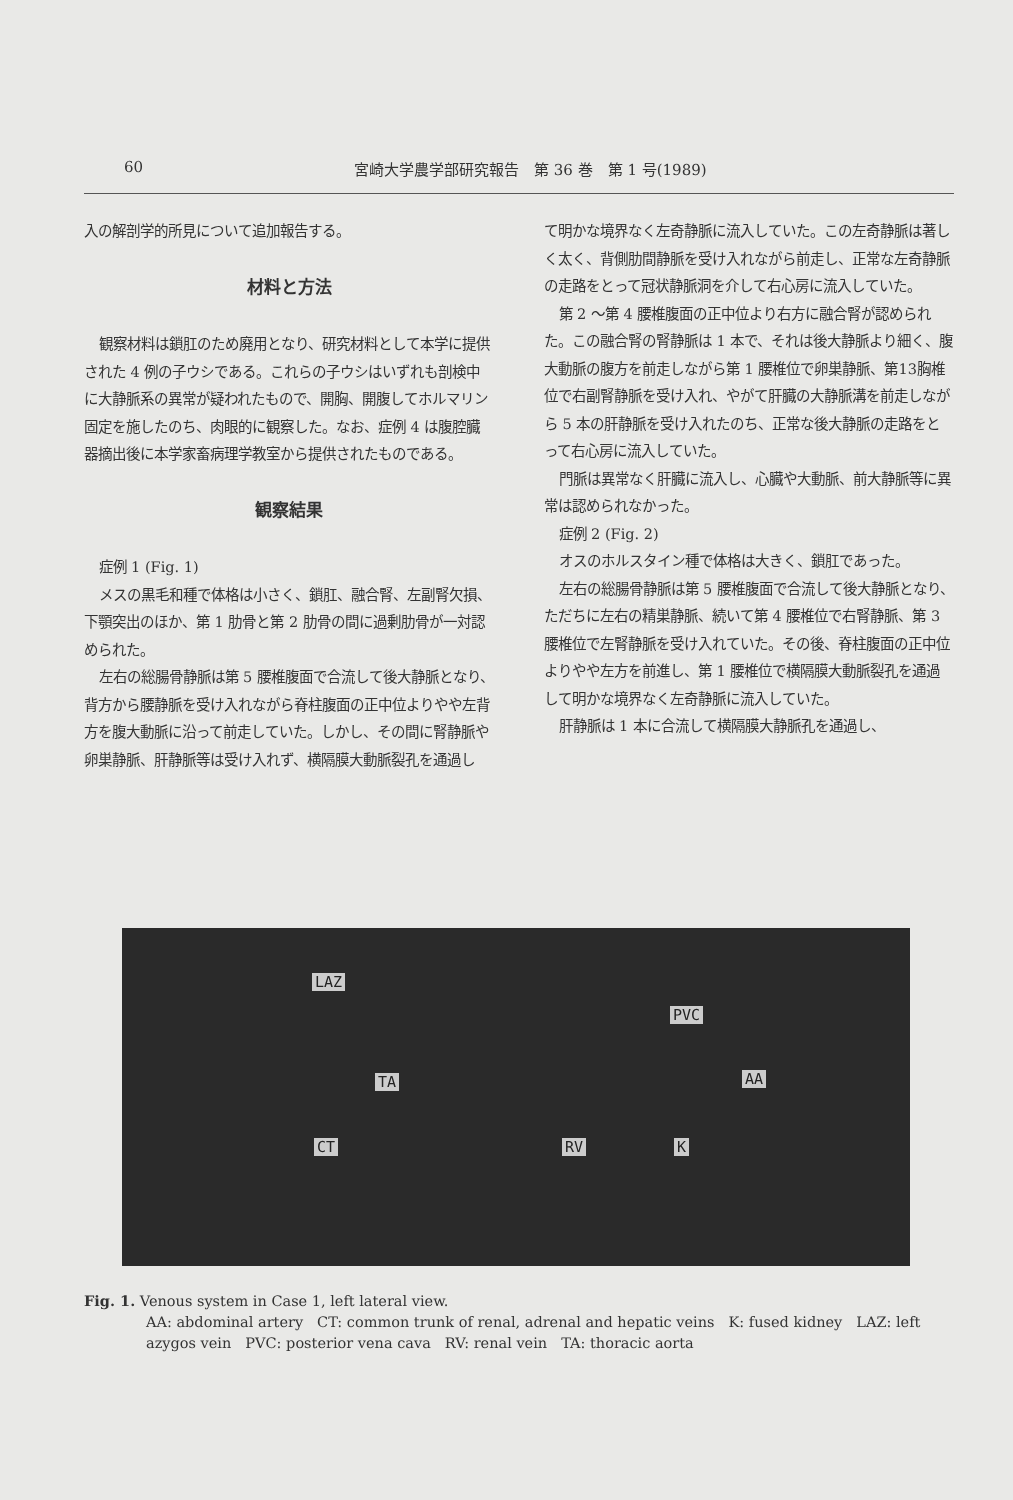60 宮崎大学農学部研究報告　第 36 巻　第 1 号(1989)
入の解剖学的所見について追加報告する。
材料と方法
観察材料は鎖肛のため廃用となり、研究材料として本学に提供された 4 例の子ウシである。これらの子ウシはいずれも剖検中に大静脈系の異常が疑われたもので、開胸、開腹してホルマリン固定を施したのち、肉眼的に観察した。なお、症例 4 は腹腔臓器摘出後に本学家畜病理学教室から提供されたものである。
観察結果
症例 1 (Fig. 1)
メスの黒毛和種で体格は小さく、鎖肛、融合腎、左副腎欠損、下顎突出のほか、第 1 肋骨と第 2 肋骨の間に過剰肋骨が一対認められた。
左右の総腸骨静脈は第 5 腰椎腹面で合流して後大静脈となり、背方から腰静脈を受け入れながら脊柱腹面の正中位よりやや左背方を腹大動脈に沿って前走していた。しかし、その間に腎静脈や卵巣静脈、肝静脈等は受け入れず、横隔膜大動脈裂孔を通過し
て明かな境界なく左奇静脈に流入していた。この左奇静脈は著しく太く、背側肋間静脈を受け入れながら前走し、正常な左奇静脈の走路をとって冠状静脈洞を介して右心房に流入していた。
第 2 ～第 4 腰椎腹面の正中位より右方に融合腎が認められた。この融合腎の腎静脈は 1 本で、それは後大静脈より細く、腹大動脈の腹方を前走しながら第 1 腰椎位で卵巣静脈、第13胸椎位で右副腎静脈を受け入れ、やがて肝臓の大静脈溝を前走しながら 5 本の肝静脈を受け入れたのち、正常な後大静脈の走路をとって右心房に流入していた。
門脈は異常なく肝臓に流入し、心臓や大動脈、前大静脈等に異常は認められなかった。
症例 2 (Fig. 2)
オスのホルスタイン種で体格は大きく、鎖肛であった。
左右の総腸骨静脈は第 5 腰椎腹面で合流して後大静脈となり、ただちに左右の精巣静脈、続いて第 4 腰椎位で右腎静脈、第 3 腰椎位で左腎静脈を受け入れていた。その後、脊柱腹面の正中位よりやや左方を前進し、第 1 腰椎位で横隔膜大動脈裂孔を通過して明かな境界なく左奇静脈に流入していた。
肝静脈は 1 本に合流して横隔膜大静脈孔を通過し、
LAZ
PVC
TA AA
CT RV K
Fig. 1. Venous system in Case 1, left lateral view.
AA: abdominal artery　CT: common trunk of renal, adrenal and hepatic veins　K: fused kidney　LAZ: left azygos vein　PVC: posterior vena cava　RV: renal vein　TA: thoracic aorta